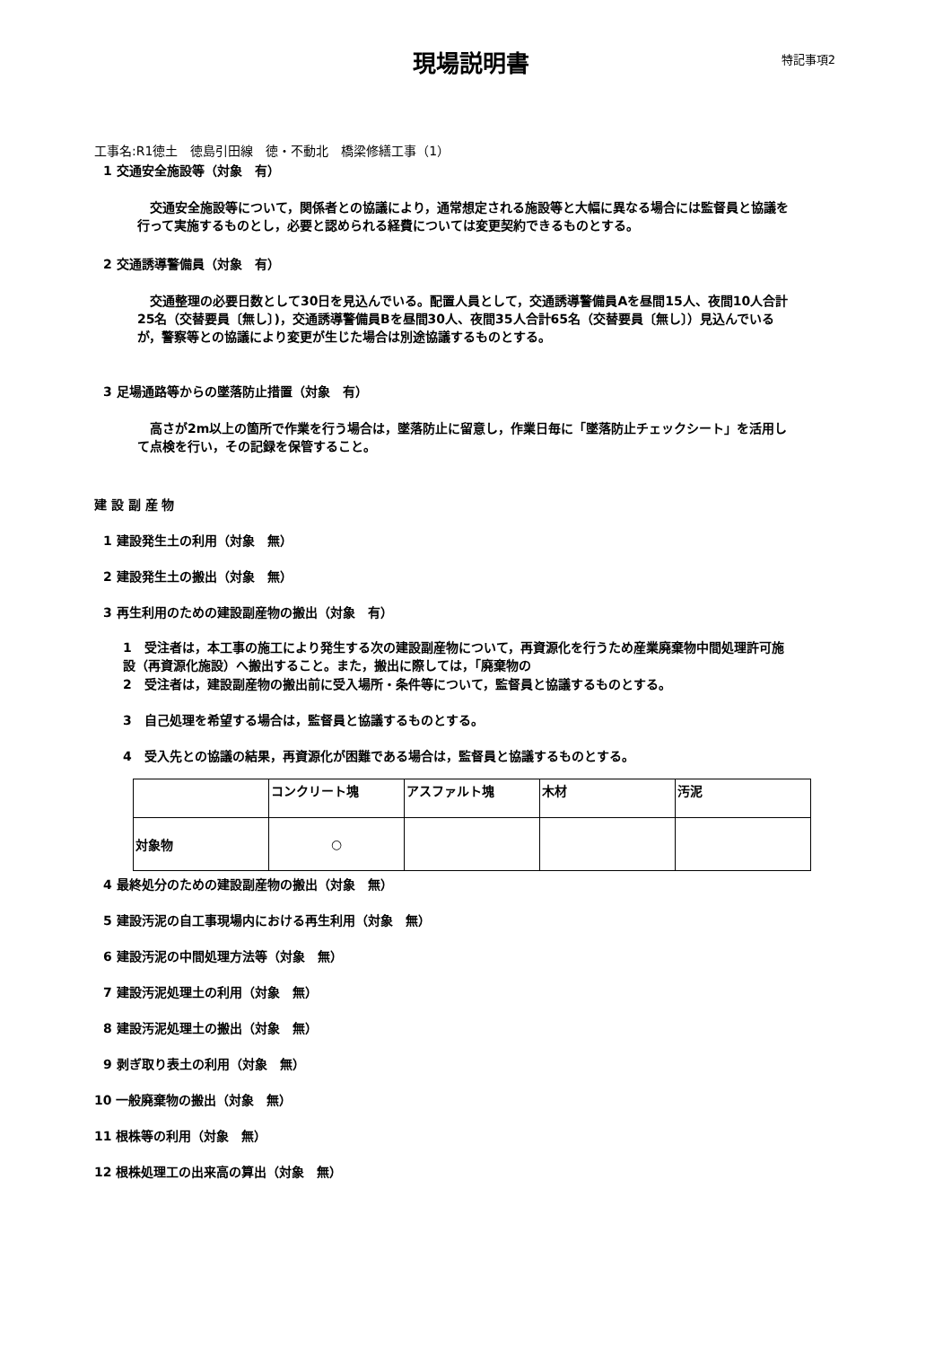現場説明書
特記事項2
工事名:R1徳土　徳島引田線　徳・不動北　橋梁修繕工事（1）
1 交通安全施設等（対象　有）
　交通安全施設等について，関係者との協議により，通常想定される施設等と大幅に異なる場合には監督員と協議を行って実施するものとし，必要と認められる経費については変更契約できるものとする。
2 交通誘導警備員（対象　有）
　交通整理の必要日数として30日を見込んでいる。配置人員として，交通誘導警備員Aを昼間15人、夜間10人合計25名（交替要員〔無し〕)，交通誘導警備員Bを昼間30人、夜間35人合計65名（交替要員〔無し〕）見込んでいるが，警察等との協議により変更が生じた場合は別途協議するものとする。
3 足場通路等からの墜落防止措置（対象　有）
　高さが2m以上の箇所で作業を行う場合は，墜落防止に留意し，作業日毎に「墜落防止チェックシート」を活用して点検を行い，その記録を保管すること。
建 設 副 産 物
1 建設発生土の利用（対象　無）
2 建設発生土の搬出（対象　無）
3 再生利用のための建設副産物の搬出（対象　有）
1　受注者は，本工事の施工により発生する次の建設副産物について，再資源化を行うため産業廃棄物中間処理許可施設（再資源化施設）へ搬出すること。また，搬出に際しては，「廃棄物の
2　受注者は，建設副産物の搬出前に受入場所・条件等について，監督員と協議するものとする。
3　自己処理を希望する場合は，監督員と協議するものとする。
4　受入先との協議の結果，再資源化が困難である場合は，監督員と協議するものとする。
| | コンクリート塊 | アスファルト塊 | 木材 | 汚泥 |
| 対象物 | ○ | | | |
4 最終処分のための建設副産物の搬出（対象　無）
5 建設汚泥の自工事現場内における再生利用（対象　無）
6 建設汚泥の中間処理方法等（対象　無）
7 建設汚泥処理土の利用（対象　無）
8 建設汚泥処理土の搬出（対象　無）
9 剥ぎ取り表土の利用（対象　無）
10 一般廃棄物の搬出（対象　無）
11 根株等の利用（対象　無）
12 根株処理工の出来高の算出（対象　無）